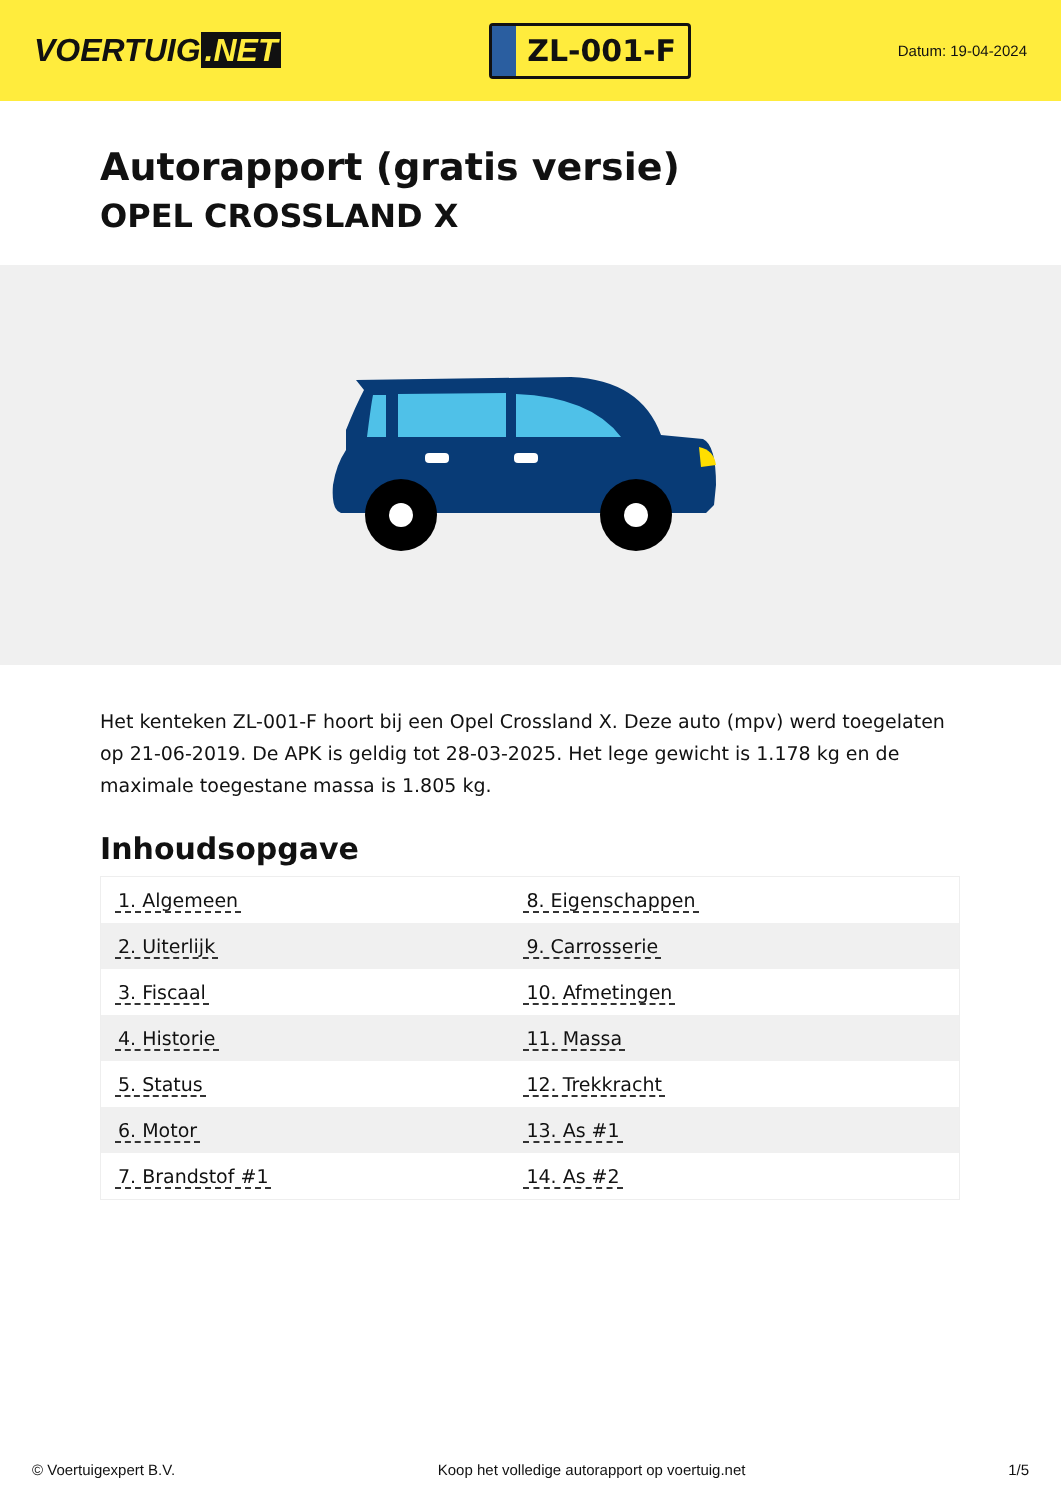VOERTUIG.NET
ZL-001-F
Datum: 19-04-2024
Autorapport (gratis versie)
OPEL CROSSLAND X
Het kenteken ZL-001-F hoort bij een Opel Crossland X. Deze auto (mpv) werd toegelaten op 21-06-2019. De APK is geldig tot 28-03-2025. Het lege gewicht is 1.178 kg en de maximale toegestane massa is 1.805 kg.
Inhoudsopgave
| 1. Algemeen | 8. Eigenschappen |
| 2. Uiterlijk | 9. Carrosserie |
| 3. Fiscaal | 10. Afmetingen |
| 4. Historie | 11. Massa |
| 5. Status | 12. Trekkracht |
| 6. Motor | 13. As #1 |
| 7. Brandstof #1 | 14. As #2 |
© Voertuigexpert B.V. Koop het volledige autorapport op voertuig.net 1/5